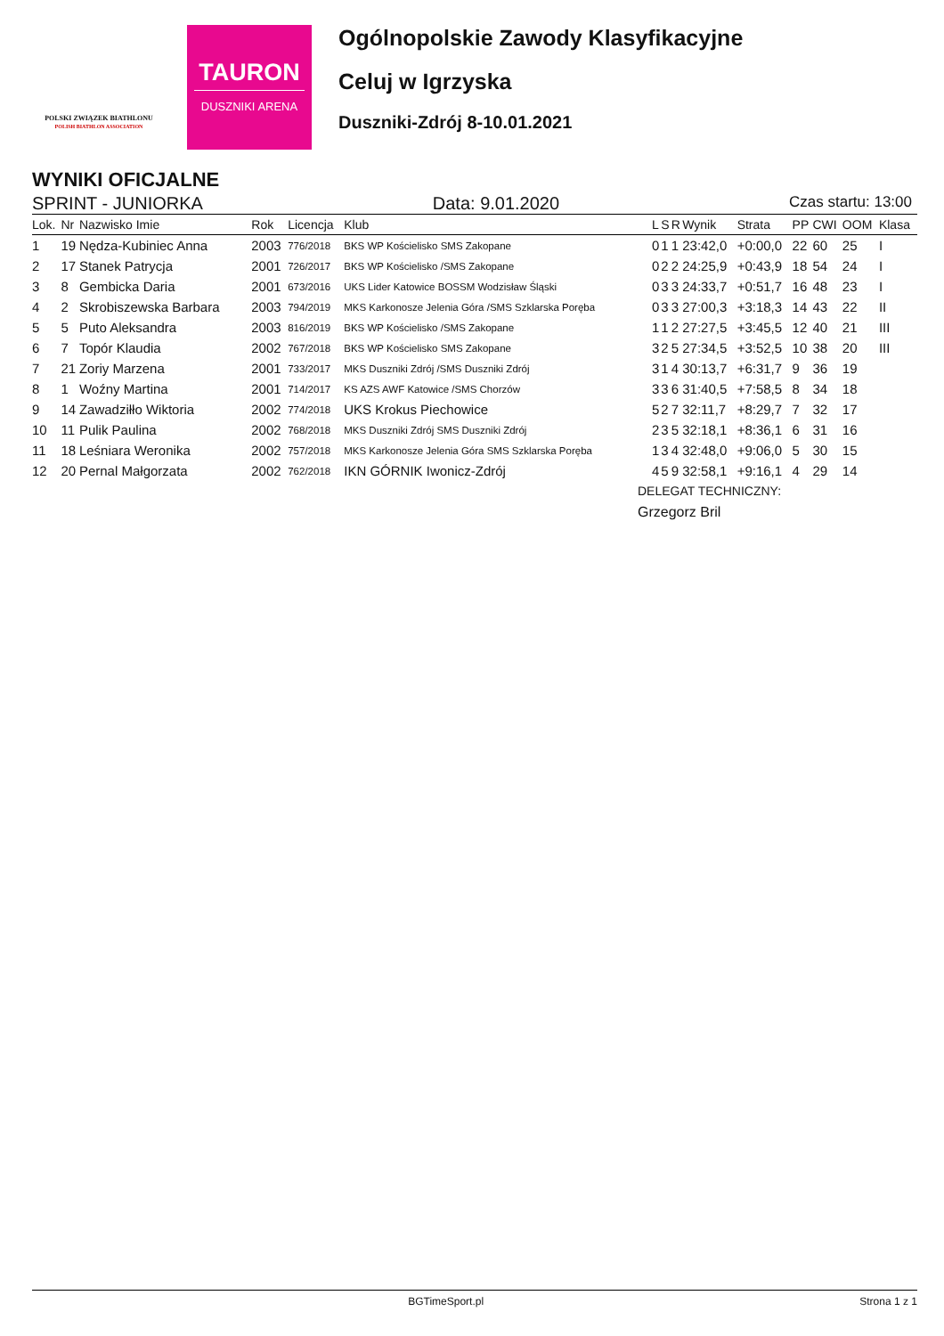POLSKI ZWIĄZEK BIATHLONU
POLISH BIATHLON ASSOCIATION
TAURON
DUSZNIKI ARENA
Ogólnopolskie Zawody Klasyfikacyjne
Celuj w Igrzyska
Duszniki-Zdrój 8-10.01.2021
WYNIKI OFICJALNE
SPRINT - JUNIORKA Data: 9.01.2020 Czas startu: 13:00
| Lok. | Nr | Nazwisko Imie | Rok | Licencja | Klub | L | S | R | Wynik | Strata | PP | CWI | OOM | Klasa |
| --- | --- | --- | --- | --- | --- | --- | --- | --- | --- | --- | --- | --- | --- | --- |
| 1 | 19 | Nędza-Kubiniec Anna | 2003 | 776/2018 | BKS WP Kościelisko SMS Zakopane | 0 | 1 | 1 | 23:42,0 | +0:00,0 | 22 | 60 | 25 | I |
| 2 | 17 | Stanek Patrycja | 2001 | 726/2017 | BKS WP Kościelisko /SMS Zakopane | 0 | 2 | 2 | 24:25,9 | +0:43,9 | 18 | 54 | 24 | I |
| 3 | 8 | Gembicka Daria | 2001 | 673/2016 | UKS Lider Katowice BOSSM Wodzisław Śląski | 0 | 3 | 3 | 24:33,7 | +0:51,7 | 16 | 48 | 23 | I |
| 4 | 2 | Skrobiszewska Barbara | 2003 | 794/2019 | MKS Karkonosze Jelenia Góra /SMS Szklarska Poręba | 0 | 3 | 3 | 27:00,3 | +3:18,3 | 14 | 43 | 22 | II |
| 5 | 5 | Puto Aleksandra | 2003 | 816/2019 | BKS WP Kościelisko /SMS Zakopane | 1 | 1 | 2 | 27:27,5 | +3:45,5 | 12 | 40 | 21 | III |
| 6 | 7 | Topór Klaudia | 2002 | 767/2018 | BKS WP Kościelisko SMS Zakopane | 3 | 2 | 5 | 27:34,5 | +3:52,5 | 10 | 38 | 20 | III |
| 7 | 21 | Zoriy Marzena | 2001 | 733/2017 | MKS Duszniki Zdrój /SMS Duszniki Zdrój | 3 | 1 | 4 | 30:13,7 | +6:31,7 | 9 | 36 | 19 | |
| 8 | 1 | Woźny Martina | 2001 | 714/2017 | KS AZS AWF Katowice /SMS Chorzów | 3 | 3 | 6 | 31:40,5 | +7:58,5 | 8 | 34 | 18 | |
| 9 | 14 | Zawadziłło Wiktoria | 2002 | 774/2018 | UKS Krokus Piechowice | 5 | 2 | 7 | 32:11,7 | +8:29,7 | 7 | 32 | 17 | |
| 10 | 11 | Pulik Paulina | 2002 | 768/2018 | MKS Duszniki Zdrój SMS Duszniki Zdrój | 2 | 3 | 5 | 32:18,1 | +8:36,1 | 6 | 31 | 16 | |
| 11 | 18 | Leśniara Weronika | 2002 | 757/2018 | MKS Karkonosze Jelenia Góra SMS Szklarska Poręba | 1 | 3 | 4 | 32:48,0 | +9:06,0 | 5 | 30 | 15 | |
| 12 | 20 | Pernal Małgorzata | 2002 | 762/2018 | IKN GÓRNIK Iwonicz-Zdrój | 4 | 5 | 9 | 32:58,1 | +9:16,1 | 4 | 29 | 14 | |
DELEGAT TECHNICZNY:
Grzegorz Bril
BGTimeSport.pl Strona 1 z 1